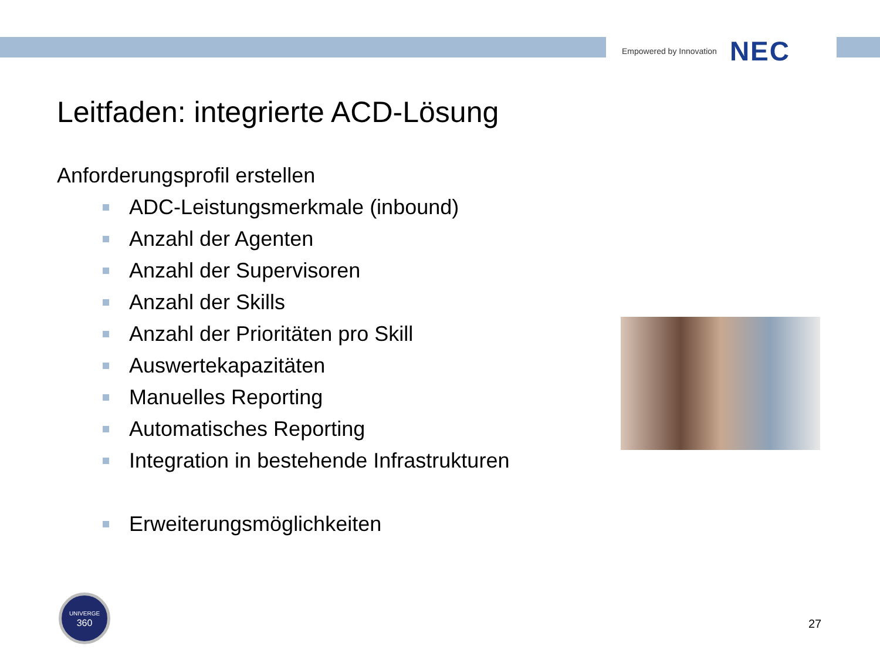Empowered by Innovation NEC
Leitfaden: integrierte ACD-Lösung
Anforderungsprofil erstellen
ADC-Leistungsmerkmale (inbound)
Anzahl der Agenten
Anzahl der Supervisoren
Anzahl der Skills
Anzahl der Prioritäten pro Skill
Auswertekapazitäten
Manuelles Reporting
Automatisches Reporting
Integration in bestehende Infrastrukturen
Erweiterungsmöglichkeiten
UNIVERGE
360
27